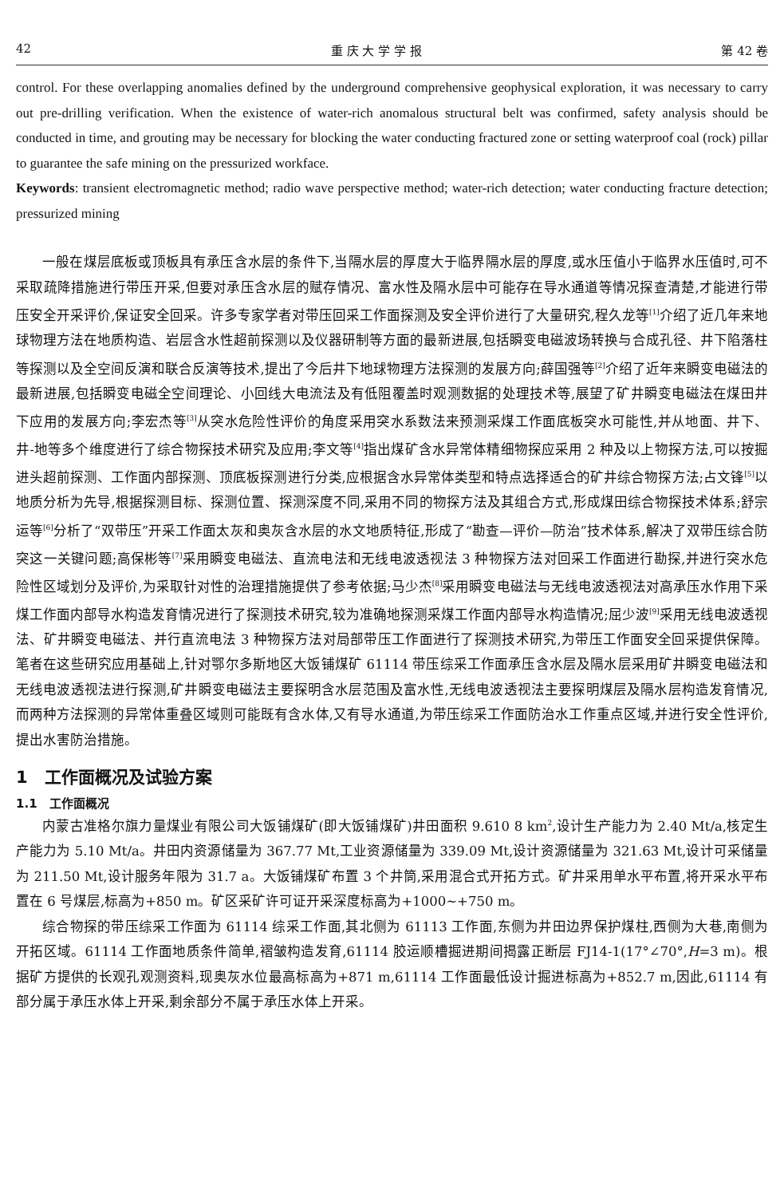42 重 庆 大 学 学 报 第 42 卷
control. For these overlapping anomalies defined by the underground comprehensive geophysical exploration, it was necessary to carry out pre-drilling verification. When the existence of water-rich anomalous structural belt was confirmed, safety analysis should be conducted in time, and grouting may be necessary for blocking the water conducting fractured zone or setting waterproof coal (rock) pillar to guarantee the safe mining on the pressurized workface.
Keywords: transient electromagnetic method; radio wave perspective method; water-rich detection; water conducting fracture detection; pressurized mining
一般在煤层底板或顶板具有承压含水层的条件下,当隔水层的厚度大于临界隔水层的厚度,或水压值小于临界水压值时,可不采取疏降措施进行带压开采,但要对承压含水层的赋存情况、富水性及隔水层中可能存在导水通道等情况探查清楚,才能进行带压安全开采评价,保证安全回采。许多专家学者对带压回采工作面探测及安全评价进行了大量研究,程久龙等<sup>[1]</sup>介绍了近几年来地球物理方法在地质构造、岩层含水性超前探测以及仪器研制等方面的最新进展,包括瞬变电磁波场转换与合成孔径、井下陷落柱等探测以及全空间反演和联合反演等技术,提出了今后井下地球物理方法探测的发展方向;薛国强等<sup>[2]</sup>介绍了近年来瞬变电磁法的最新进展,包括瞬变电磁全空间理论、小回线大电流法及有低阻覆盖时观测数据的处理技术等,展望了矿井瞬变电磁法在煤田井下应用的发展方向;李宏杰等<sup>[3]</sup>从突水危险性评价的角度采用突水系数法来预测采煤工作面底板突水可能性,并从地面、井下、井-地等多个维度进行了综合物探技术研究及应用;李文等<sup>[4]</sup>指出煤矿含水异常体精细物探应采用 2 种及以上物探方法,可以按掘进头超前探测、工作面内部探测、顶底板探测进行分类,应根据含水异常体类型和特点选择适合的矿井综合物探方法;占文锋<sup>[5]</sup>以地质分析为先导,根据探测目标、探测位置、探测深度不同,采用不同的物探方法及其组合方式,形成煤田综合物探技术体系;舒宗运等<sup>[6]</sup>分析了“双带压”开采工作面太灰和奥灰含水层的水文地质特征,形成了“勘查—评价—防治”技术体系,解决了双带压综合防突这一关键问题;高保彬等<sup>[7]</sup>采用瞬变电磁法、直流电法和无线电波透视法 3 种物探方法对回采工作面进行勘探,并进行突水危险性区域划分及评价,为采取针对性的治理措施提供了参考依据;马少杰<sup>[8]</sup>采用瞬变电磁法与无线电波透视法对高承压水作用下采煤工作面内部导水构造发育情况进行了探测技术研究,较为准确地探测采煤工作面内部导水构造情况;屈少波<sup>[9]</sup>采用无线电波透视法、矿井瞬变电磁法、并行直流电法 3 种物探方法对局部带压工作面进行了探测技术研究,为带压工作面安全回采提供保障。笔者在这些研究应用基础上,针对鄂尔多斯地区大饭铺煤矿 61114 带压综采工作面承压含水层及隔水层采用矿井瞬变电磁法和无线电波透视法进行探测,矿井瞬变电磁法主要探明含水层范围及富水性,无线电波透视法主要探明煤层及隔水层构造发育情况,而两种方法探测的异常体重叠区域则可能既有含水体,又有导水通道,为带压综采工作面防治水工作重点区域,并进行安全性评价,提出水害防治措施。
1　工作面概况及试验方案
1.1　工作面概况
内蒙古准格尔旗力量煤业有限公司大饭铺煤矿(即大饭铺煤矿)井田面积 9.610 8 km<sup>2</sup>,设计生产能力为 2.40 Mt/a,核定生产能力为 5.10 Mt/a。井田内资源储量为 367.77 Mt,工业资源储量为 339.09 Mt,设计资源储量为 321.63 Mt,设计可采储量为 211.50 Mt,设计服务年限为 31.7 a。大饭铺煤矿布置 3 个井筒,采用混合式开拓方式。矿井采用单水平布置,将开采水平布置在 6 号煤层,标高为+850 m。矿区采矿许可证开采深度标高为+1000~+750 m。
综合物探的带压综采工作面为 61114 综采工作面,其北侧为 61113 工作面,东侧为井田边界保护煤柱,西侧为大巷,南侧为开拓区域。61114 工作面地质条件简单,褶皱构造发育,61114 胶运顺槽掘进期间揭露正断层 FJ14-1(17°∠70°,H=3 m)。根据矿方提供的长观孔观测资料,现奥灰水位最高标高为+871 m,61114 工作面最低设计掘进标高为+852.7 m,因此,61114 有部分属于承压水体上开采,剩余部分不属于承压水体上开采。